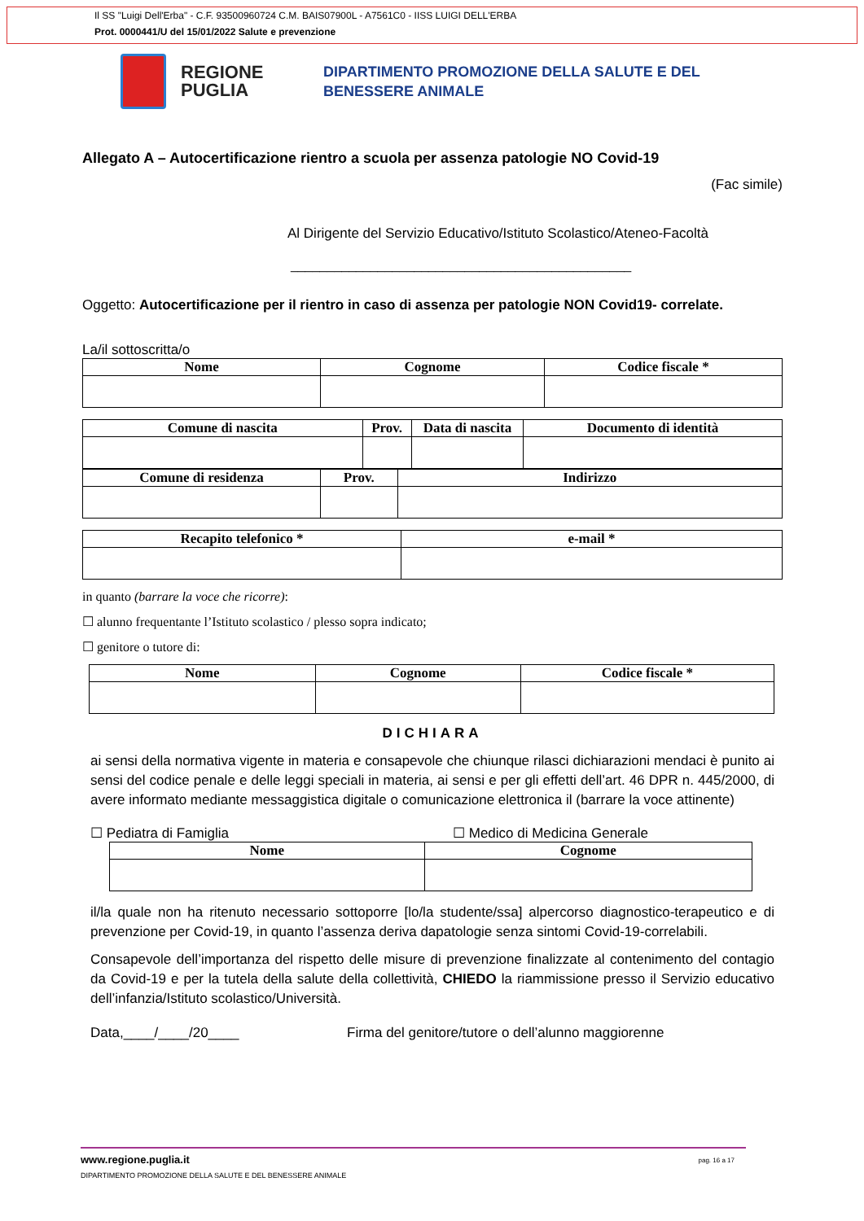Il SS "Luigi Dell'Erba" - C.F. 93500960724 C.M. BAIS07900L - A7561C0 - IISS LUIGI DELL'ERBA
Prot. 0000441/U del 15/01/2022 Salute e prevenzione
REGIONE PUGLIA
DIPARTIMENTO PROMOZIONE DELLA SALUTE E DEL
BENESSERE ANIMALE
Allegato A – Autocertificazione rientro a scuola per assenza patologie NO Covid-19
(Fac simile)
Al Dirigente del Servizio Educativo/Istituto Scolastico/Ateneo-Facoltà
_______________________________________________
Oggetto: Autocertificazione per il rientro in caso di assenza per patologie NON Covid19- correlate.
La/il sottoscritta/o
| Nome | Cognome | Codice fiscale * |
| --- | --- | --- |
| Comune di nascita | Prov. | Data di nascita | Documento di identità |
| --- | --- | --- | --- |
| Comune di residenza | Prov. | Indirizzo |
| --- | --- | --- |
| Recapito telefonico * | e-mail * |
| --- | --- |
in quanto (barrare la voce che ricorre):
☐ alunno frequentante l’Istituto scolastico / plesso sopra indicato;
☐ genitore o tutore di:
| Nome | Cognome | Codice fiscale * |
| --- | --- | --- |
DICHIARA
ai sensi della normativa vigente in materia e consapevole che chiunque rilasci dichiarazioni mendaci è punito ai sensi del codice penale e delle leggi speciali in materia, ai sensi e per gli effetti dell’art. 46 DPR n. 445/2000, di avere informato mediante messaggistica digitale o comunicazione elettronica il (barrare la voce attinente)
☐ Pediatra di Famiglia ☐ Medico di Medicina Generale
| Nome | Cognome |
| --- | --- |
il/la quale non ha ritenuto necessario sottoporre [lo/la studente/ssa] alpercorso diagnostico-terapeutico e di prevenzione per Covid-19, in quanto l’assenza deriva dapatologie senza sintomi Covid-19-correlabili.
Consapevole dell’importanza del rispetto delle misure di prevenzione finalizzate al contenimento del contagio da Covid-19 e per la tutela della salute della collettività, CHIEDO la riammissione presso il Servizio educativo dell’infanzia/Istituto scolastico/Università.
Data,____/____/20____ Firma del genitore/tutore o dell’alunno maggiorenne
www.regione.puglia.it
DIPARTIMENTO PROMOZIONE DELLA SALUTE E DEL BENESSERE ANIMALE
pag. 16 a 17